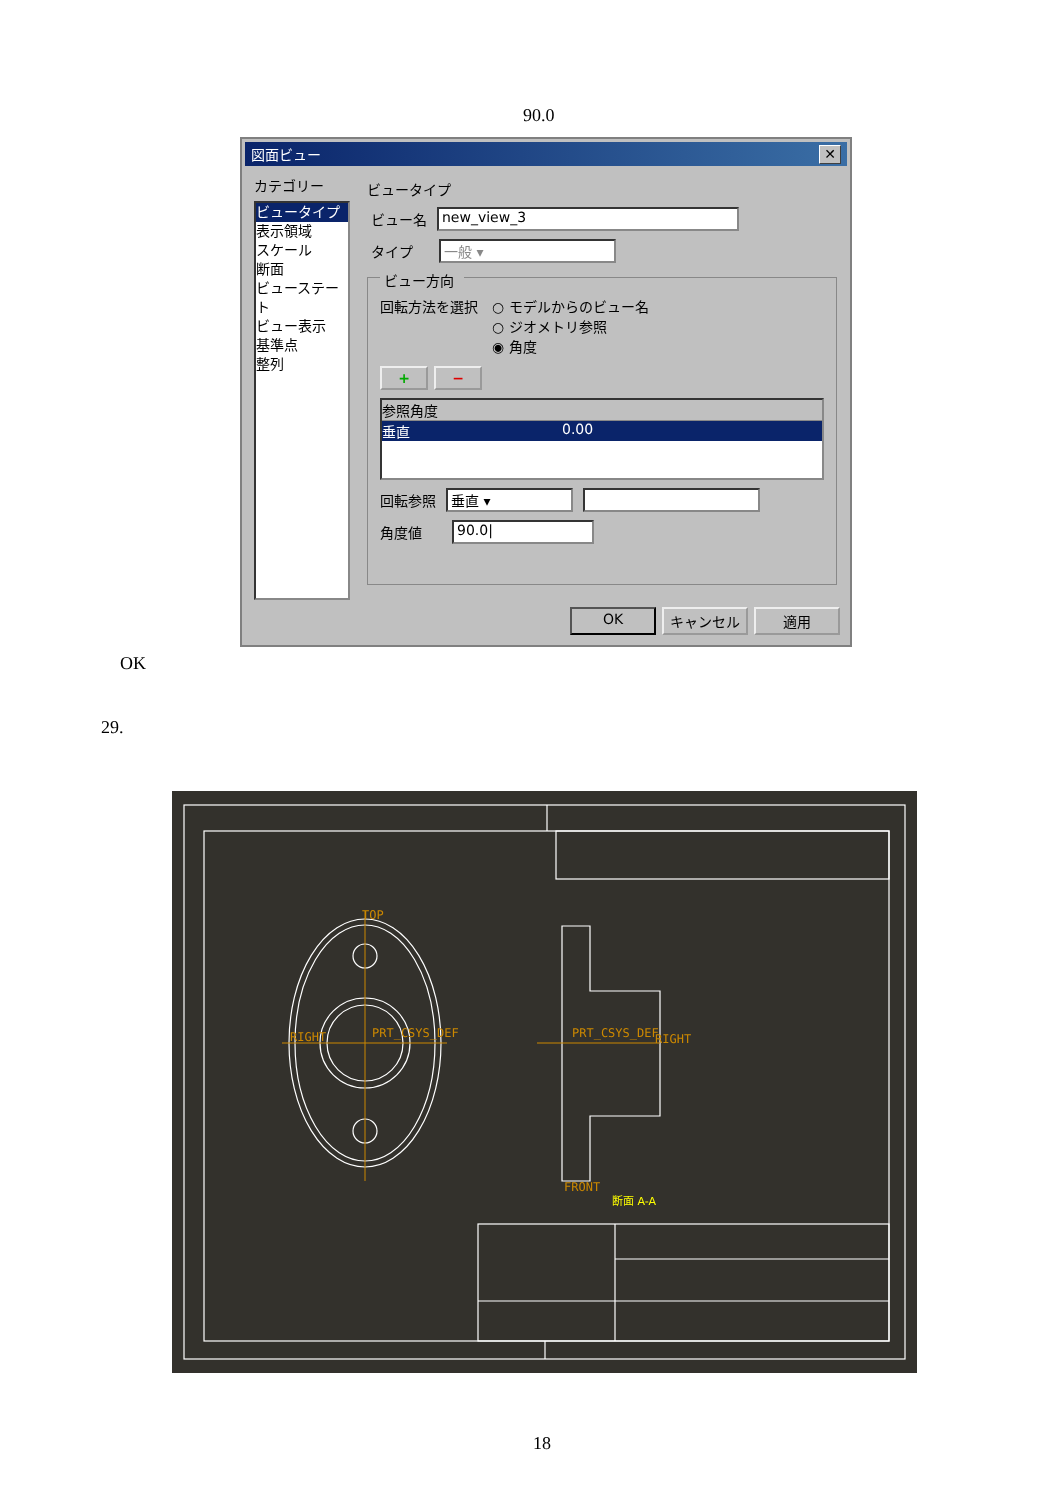90.0
図面ビュー ✕
カテゴリー
ビュータイプ
表示領域
スケール
断面
ビューステート
ビュー表示
基準点
整列
ビュータイプ
ビュー名
new_view_3
タイプ
一般 ▾
ビュー方向
回転方法を選択 ○ モデルからのビュー名
○ ジオメトリ参照
◉ 角度
+ −
参照角度
垂直 0.00
回転参照
垂直 ▾
角度値
90.0|
OK キャンセル 適用
OK
29.
TOP
RIGHT
PRT_CSYS_DEF
PRT_CSYS_DEF
RIGHT
FRONT
断面 A-A
18